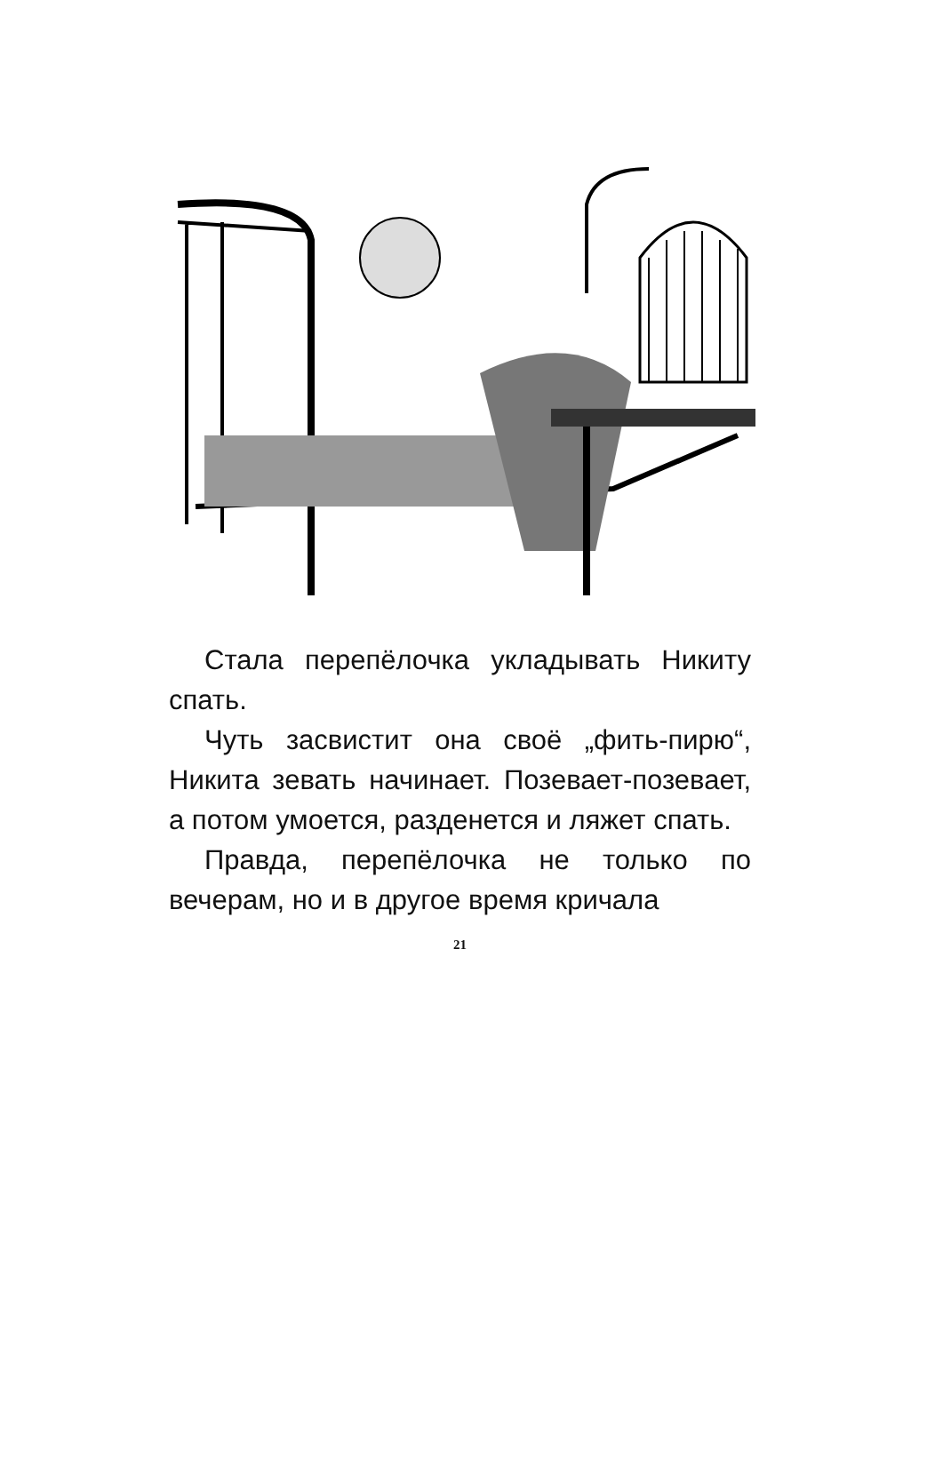Стала перепёлочка укладывать Никиту спать.
Чуть засвистит она своё „фить-пирю“, Никита зевать начинает. Позевает-позевает, а потом умоется, разденется и ляжет спать.
Правда, перепёлочка не только по вечерам, но и в другое время кричала
21